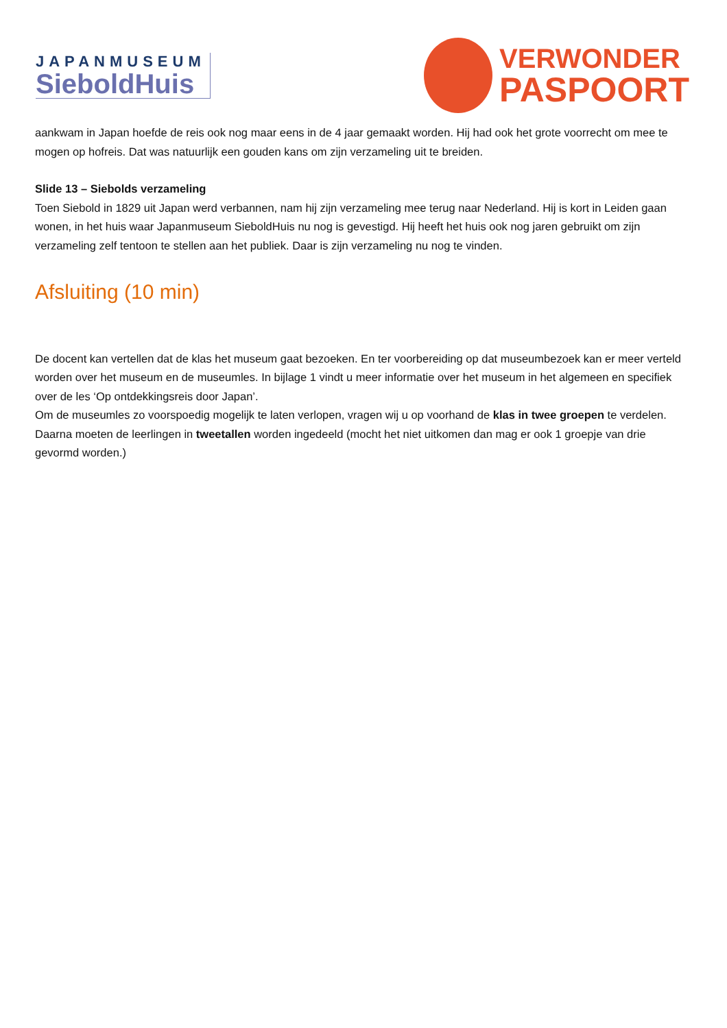JAPANMUSEUM
SieboldHuis
VERWONDER
PASPOORT
aankwam in Japan hoefde de reis ook nog maar eens in de 4 jaar gemaakt worden. Hij had ook het grote voorrecht om mee te mogen op hofreis. Dat was natuurlijk een gouden kans om zijn verzameling uit te breiden.
Slide 13 – Siebolds verzameling
Toen Siebold in 1829 uit Japan werd verbannen, nam hij zijn verzameling mee terug naar Nederland. Hij is kort in Leiden gaan wonen, in het huis waar Japanmuseum SieboldHuis nu nog is gevestigd. Hij heeft het huis ook nog jaren gebruikt om zijn verzameling zelf tentoon te stellen aan het publiek. Daar is zijn verzameling nu nog te vinden.
Afsluiting (10 min)
De docent kan vertellen dat de klas het museum gaat bezoeken. En ter voorbereiding op dat museumbezoek kan er meer verteld worden over het museum en de museumles. In bijlage 1 vindt u meer informatie over het museum in het algemeen en specifiek over de les ‘Op ontdekkingsreis door Japan’.
Om de museumles zo voorspoedig mogelijk te laten verlopen, vragen wij u op voorhand de klas in twee groepen te verdelen. Daarna moeten de leerlingen in tweetallen worden ingedeeld (mocht het niet uitkomen dan mag er ook 1 groepje van drie gevormd worden.)